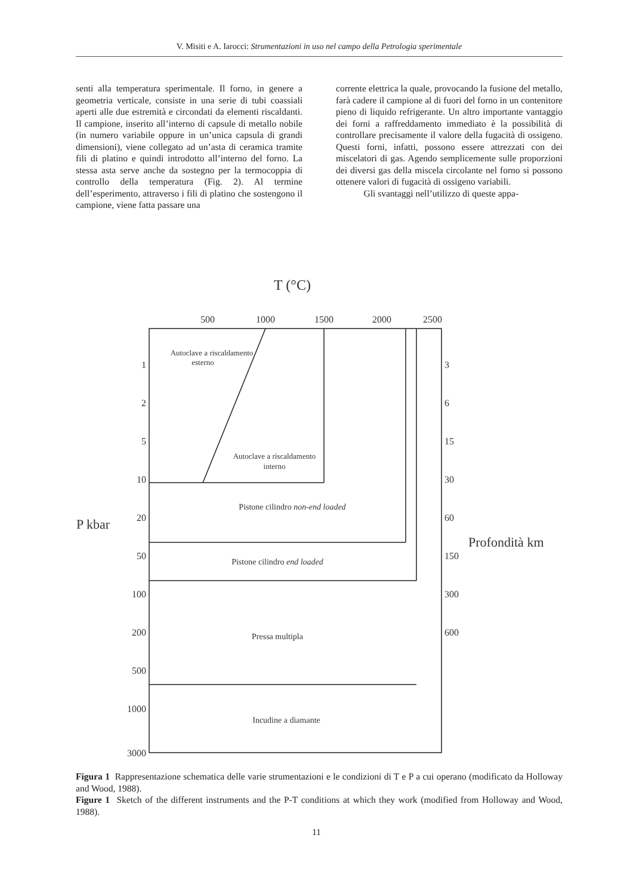V. Misiti e A. Iarocci: Strumentazioni in uso nel campo della Petrologia sperimentale
senti alla temperatura sperimentale. Il forno, in genere a geometria verticale, consiste in una serie di tubi coassiali aperti alle due estremità e circondati da elementi riscaldanti. Il campione, inserito all’interno di capsule di metallo nobile (in numero variabile oppure in un’unica capsula di grandi dimensioni), viene collegato ad un’asta di ceramica tramite fili di platino e quindi introdotto all’interno del forno. La stessa asta serve anche da sostegno per la termocoppia di controllo della temperatura (Fig. 2). Al termine dell’esperimento, attraverso i fili di platino che sostengono il campione, viene fatta passare una
corrente elettrica la quale, provocando la fusione del metallo, farà cadere il campione al di fuori del forno in un contenitore pieno di liquido refrigerante. Un altro importante vantaggio dei forni a raffreddamento immediato è la possibilità di controllare precisamente il valore della fugacità di ossigeno. Questi forni, infatti, possono essere attrezzati con dei miscelatori di gas. Agendo semplicemente sulle proporzioni dei diversi gas della miscela circolante nel forno si possono ottenere valori di fugacità di ossigeno variabili.
Gli svantaggi nell’utilizzo di queste appa-
T (°C)
500
1000
1500
2000
2500
P kbar
Profondità km
Autoclave a riscaldamento
esterno
Autoclave a riscaldamento
interno
Pistone cilindro non-end loaded
Pistone cilindro end loaded
Pressa multipla
Incudine a diamante
1
2
5
10
20
50
100
200
500
1000
3000
3
6
15
30
60
150
300
600
Figura 1 Rappresentazione schematica delle varie strumentazioni e le condizioni di T e P a cui operano (modificato da Holloway and Wood, 1988).
Figure 1 Sketch of the different instruments and the P-T conditions at which they work (modified from Holloway and Wood, 1988).
11